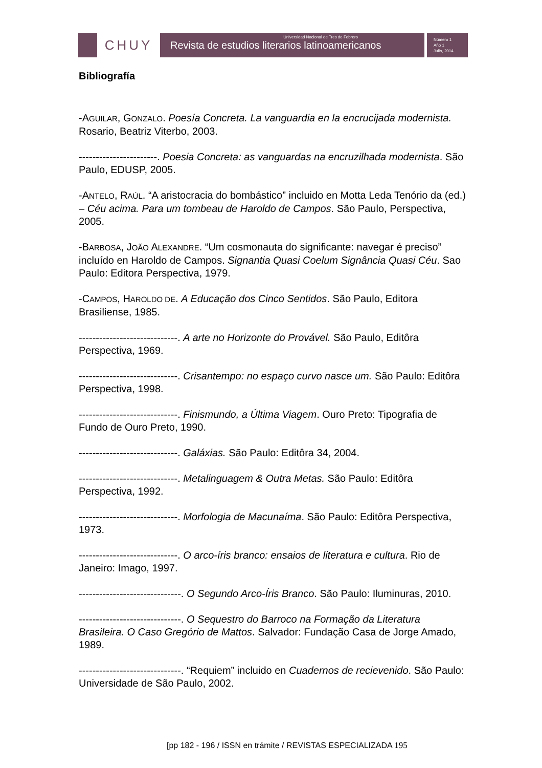CHUY
Universidad Nacional de Tres de Febrero
Revista de estudios literarios latinoamericanos
Número 1
Año 1
Julio, 2014
Bibliografía
-AGUILAR, GONZALO. Poesía Concreta. La vanguardia en la encrucijada modernista. Rosario, Beatriz Viterbo, 2003.
-----------------------. Poesia Concreta: as vanguardas na encruzilhada modernista. São Paulo, EDUSP, 2005.
-ANTELO, RAÚL. “A aristocracia do bombástico” incluido en Motta Leda Tenório da (ed.) – Céu acima. Para um tombeau de Haroldo de Campos. São Paulo, Perspectiva, 2005.
-BARBOSA, JOÃO ALEXANDRE. “Um cosmonauta do significante: navegar é preciso” incluído en Haroldo de Campos. Signantia Quasi Coelum Signância Quasi Céu. Sao Paulo: Editora Perspectiva, 1979.
-CAMPOS, HAROLDO DE. A Educação dos Cinco Sentidos. São Paulo, Editora Brasiliense, 1985.
-----------------------------. A arte no Horizonte do Provável. São Paulo, Editôra Perspectiva, 1969.
-----------------------------. Crisantempo: no espaço curvo nasce um. São Paulo: Editôra Perspectiva, 1998.
-----------------------------. Finismundo, a Última Viagem. Ouro Preto: Tipografia de Fundo de Ouro Preto, 1990.
-----------------------------. Galáxias. São Paulo: Editôra 34, 2004.
-----------------------------. Metalinguagem & Outra Metas. São Paulo: Editôra Perspectiva, 1992.
-----------------------------. Morfologia de Macunaíma. São Paulo: Editôra Perspectiva, 1973.
-----------------------------. O arco-íris branco: ensaios de literatura e cultura. Rio de Janeiro: Imago, 1997.
------------------------------. O Segundo Arco-Íris Branco. São Paulo: Iluminuras, 2010.
------------------------------. O Sequestro do Barroco na Formação da Literatura Brasileira. O Caso Gregório de Mattos. Salvador: Fundação Casa de Jorge Amado, 1989.
------------------------------. “Requiem” incluido en Cuadernos de recievenido. São Paulo: Universidade de São Paulo, 2002.
[pp 182 - 196 / ISSN en trámite / REVISTAS ESPECIALIZADA 195